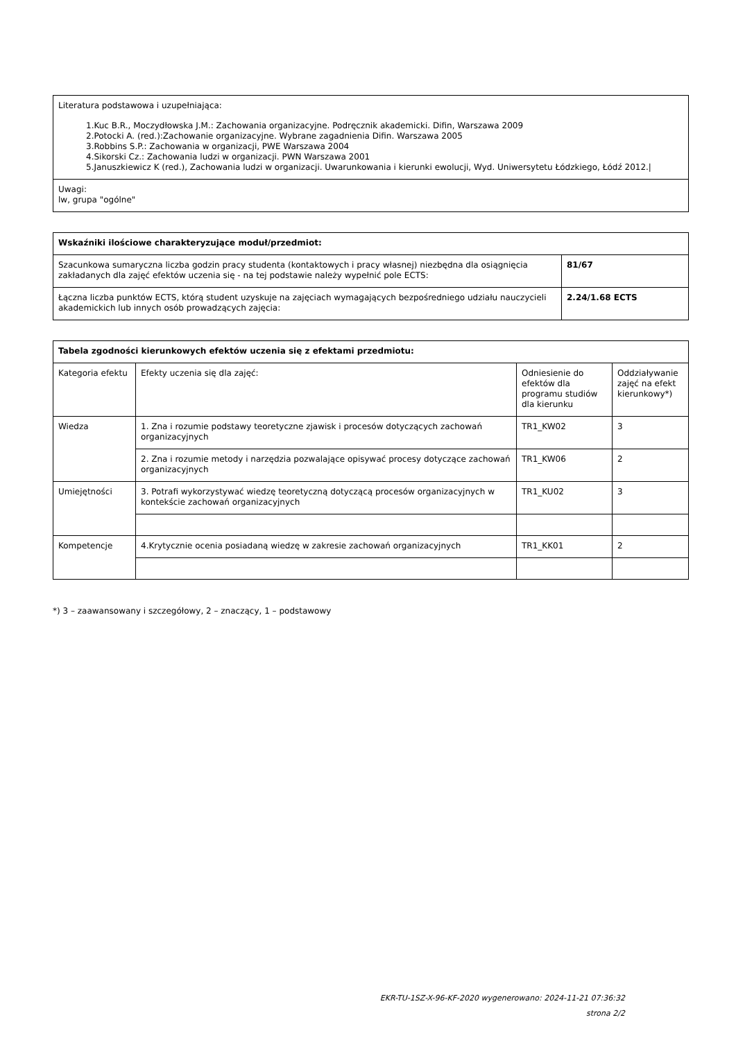| Literatura podstawowa i uzupełniająca: 1.Kuc B.R., Moczydłowska J.M.: Zachowania organizacyjne. Podręcznik akademicki. Difin, Warszawa 2009 2.Potocki A. (red.):Zachowanie organizacyjne. Wybrane zagadnienia Difin. Warszawa 2005 3.Robbins S.P.: Zachowania w organizacji, PWE Warszawa 2004 4.Sikorski Cz.: Zachowania ludzi w organizacji. PWN Warszawa 2001 5.Januszkiewicz K (red.), Zachowania ludzi w organizacji. Uwarunkowania i kierunki ewolucji, Wyd. Uniwersytetu Łódzkiego, Łódź 2012./ |
| Uwagi: lw, grupa "ogólne" |
| Wskaźniki ilościowe charakteryzujące moduł/przedmiot: | |
| --- | --- |
| Szacunkowa sumaryczna liczba godzin pracy studenta (kontaktowych i pracy własnej) niezbędna dla osiągnięcia zakładanych dla zajęć efektów uczenia się - na tej podstawie należy wypełnić pole ECTS: | 81/67 |
| Łączna liczba punktów ECTS, którą student uzyskuje na zajęciach wymagających bezpośredniego udziału nauczycieli akademickich lub innych osób prowadzących zajęcia: | 2.24/1.68 ECTS |
| Tabela zgodności kierunkowych efektów uczenia się z efektami przedmiotu: | | | |
| --- | --- | --- | --- |
| Kategoria efektu | Efekty uczenia się dla zajęć: | Odniesienie do efektów dla programu studiów dla kierunku | Oddziaływanie zajęć na efekt kierunkowy*) |
| Wiedza | 1. Zna i rozumie podstawy teoretyczne zjawisk i procesów dotyczących zachowań organizacyjnych | TR1_KW02 | 3 |
| | 2. Zna i rozumie metody i narzędzia pozwalające opisywać procesy dotyczące zachowań organizacyjnych | TR1_KW06 | 2 |
| Umiejętności | 3. Potrafi wykorzystywać wiedzę teoretyczną dotyczącą procesów organizacyjnych w kontekście zachowań organizacyjnych | TR1_KU02 | 3 |
| Kompetencje | 4.Krytycznie ocenia posiadaną wiedzę w zakresie zachowań organizacyjnych | TR1_KK01 | 2 |
*) 3 – zaawansowany i szczegółowy, 2 – znaczący, 1 – podstawowy
EKR-TU-1SZ-X-96-KF-2020 wygenerowano: 2024-11-21 07:36:32
strona 2/2